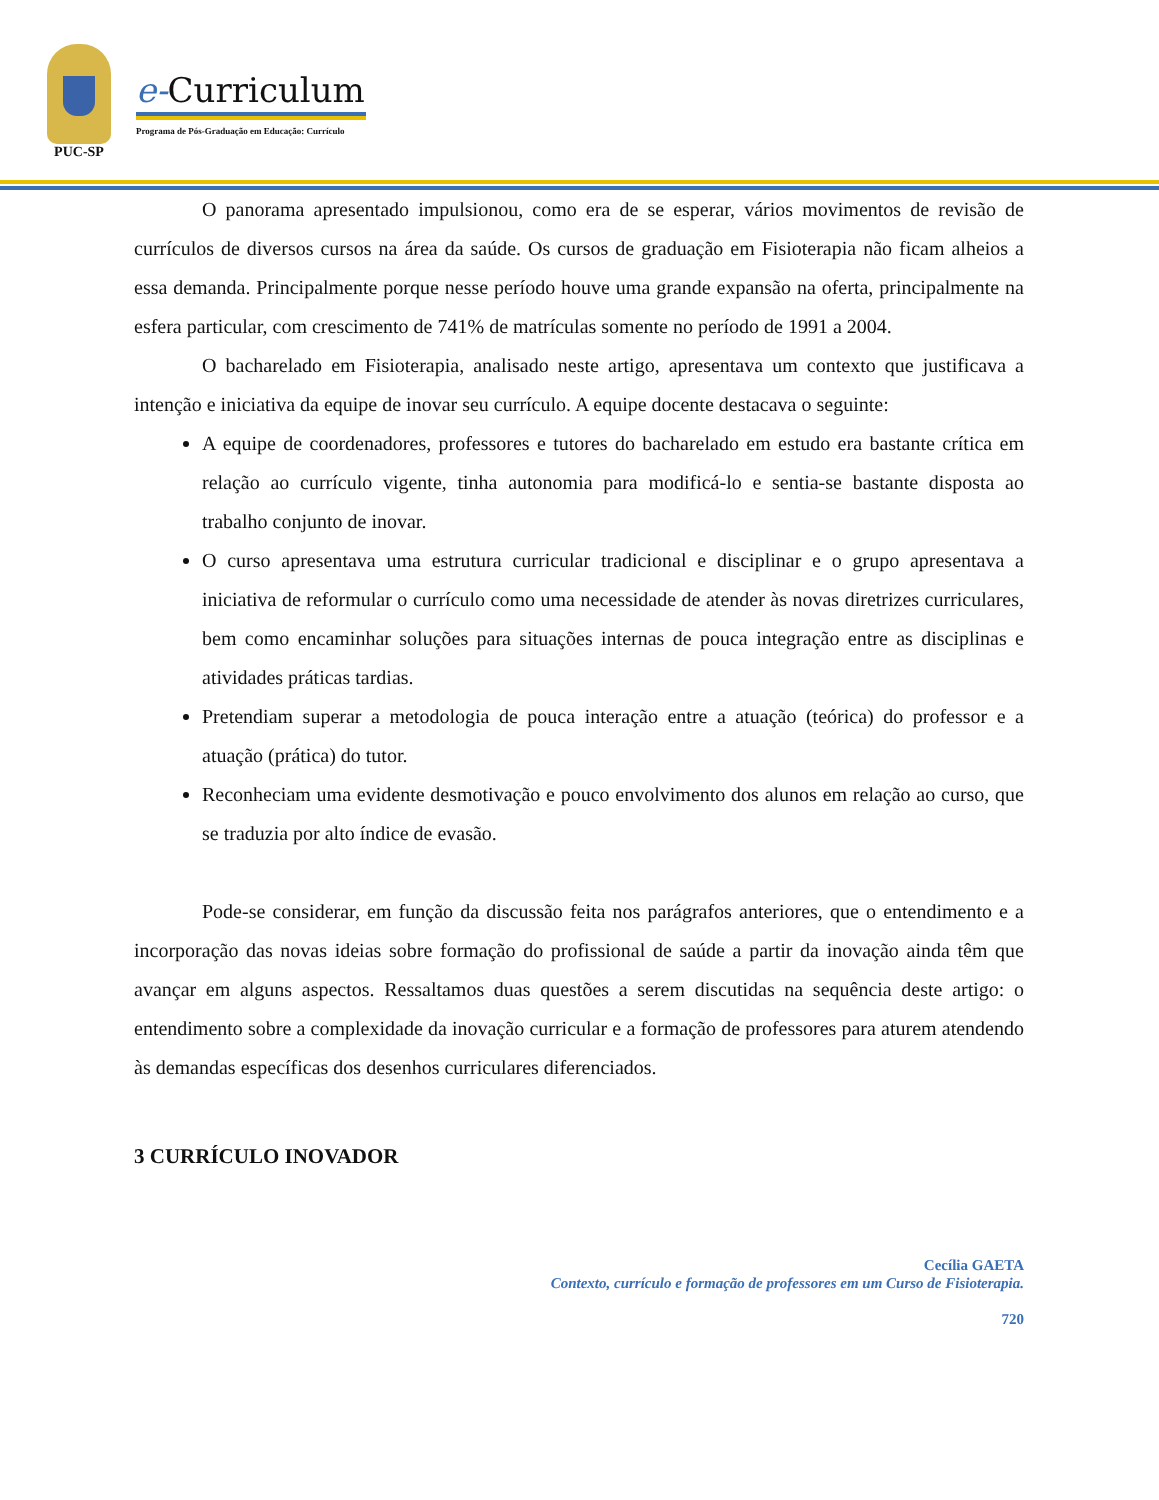PUC-SP
e-Curriculum
Programa de Pós-Graduação em Educação: Currículo
O panorama apresentado impulsionou, como era de se esperar, vários movimentos de revisão de currículos de diversos cursos na área da saúde. Os cursos de graduação em Fisioterapia não ficam alheios a essa demanda. Principalmente porque nesse período houve uma grande expansão na oferta, principalmente na esfera particular, com crescimento de 741% de matrículas somente no período de 1991 a 2004.
O bacharelado em Fisioterapia, analisado neste artigo, apresentava um contexto que justificava a intenção e iniciativa da equipe de inovar seu currículo. A equipe docente destacava o seguinte:
A equipe de coordenadores, professores e tutores do bacharelado em estudo era bastante crítica em relação ao currículo vigente, tinha autonomia para modificá-lo e sentia-se bastante disposta ao trabalho conjunto de inovar.
O curso apresentava uma estrutura curricular tradicional e disciplinar e o grupo apresentava a iniciativa de reformular o currículo como uma necessidade de atender às novas diretrizes curriculares, bem como encaminhar soluções para situações internas de pouca integração entre as disciplinas e atividades práticas tardias.
Pretendiam superar a metodologia de pouca interação entre a atuação (teórica) do professor e a atuação (prática) do tutor.
Reconheciam uma evidente desmotivação e pouco envolvimento dos alunos em relação ao curso, que se traduzia por alto índice de evasão.
Pode-se considerar, em função da discussão feita nos parágrafos anteriores, que o entendimento e a incorporação das novas ideias sobre formação do profissional de saúde a partir da inovação ainda têm que avançar em alguns aspectos. Ressaltamos duas questões a serem discutidas na sequência deste artigo: o entendimento sobre a complexidade da inovação curricular e a formação de professores para aturem atendendo às demandas específicas dos desenhos curriculares diferenciados.
3 CURRÍCULO INOVADOR
Cecília GAETA
Contexto, currículo e formação de professores em um Curso de Fisioterapia.
720